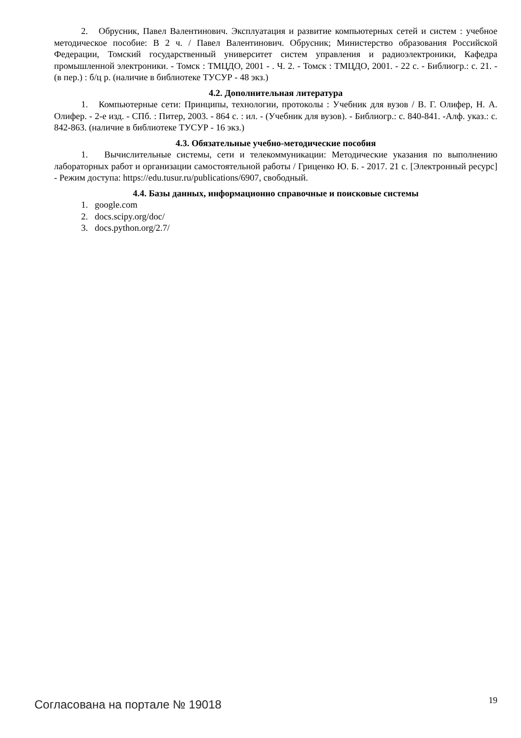2. Обрусник, Павел Валентинович. Эксплуатация и развитие компьютерных сетей и систем : учебное методическое пособие: В 2 ч. / Павел Валентинович. Обрусник; Министерство образования Российской Федерации, Томский государственный университет систем управления и радиоэлектроники, Кафедра промышленной электроники. - Томск : ТМЦДО, 2001 - . Ч. 2. - Томск : ТМЦДО, 2001. - 22 с. - Библиогр.: с. 21. - (в пер.) : б/ц р. (наличие в библиотеке ТУСУР - 48 экз.)
4.2. Дополнительная литература
1. Компьютерные сети: Принципы, технологии, протоколы : Учебник для вузов / В. Г. Олифер, Н. А. Олифер. - 2-е изд. - СПб. : Питер, 2003. - 864 с. : ил. - (Учебник для вузов). - Библиогр.: с. 840-841. -Алф. указ.: с. 842-863. (наличие в библиотеке ТУСУР - 16 экз.)
4.3. Обязательные учебно-методические пособия
1. Вычислительные системы, сети и телекоммуникации: Методические указания по выполнению лабораторных работ и организации самостоятельной работы / Гриценко Ю. Б. - 2017. 21 с. [Электронный ресурс] - Режим доступа: https://edu.tusur.ru/publications/6907, свободный.
4.4. Базы данных, информационно справочные и поисковые системы
1. google.com
2. docs.scipy.org/doc/
3. docs.python.org/2.7/
Согласована на портале № 19018 19